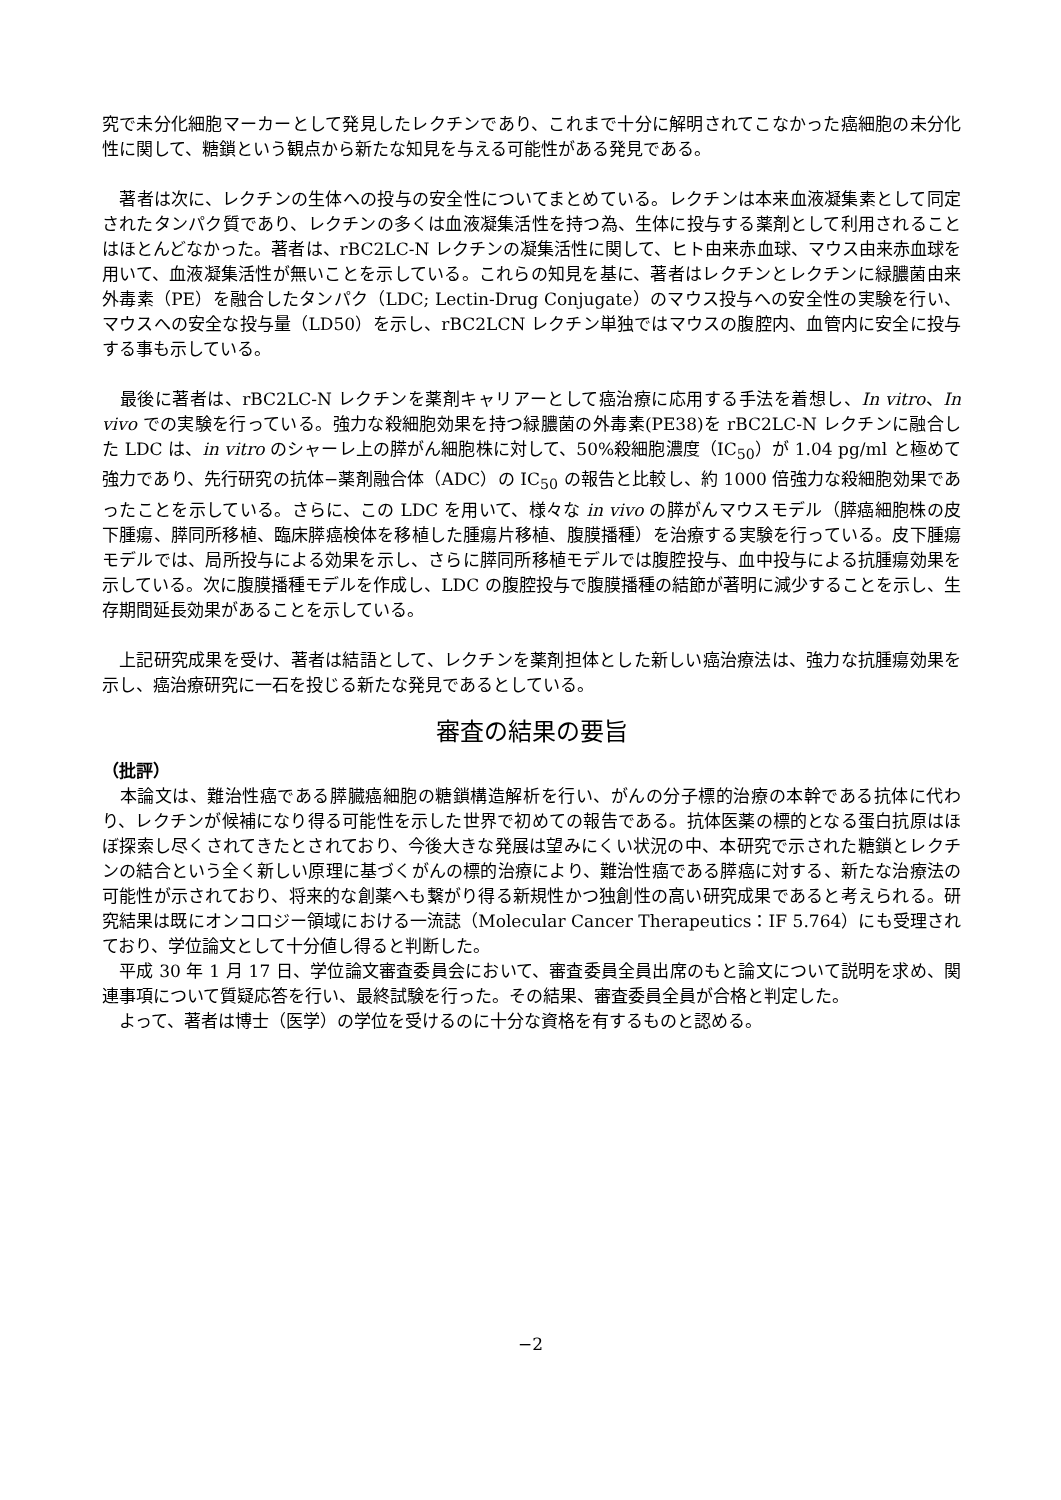究で未分化細胞マーカーとして発見したレクチンであり、これまで十分に解明されてこなかった癌細胞の未分化性に関して、糖鎖という観点から新たな知見を与える可能性がある発見である。
　著者は次に、レクチンの生体への投与の安全性についてまとめている。レクチンは本来血液凝集素として同定されたタンパク質であり、レクチンの多くは血液凝集活性を持つ為、生体に投与する薬剤として利用されることはほとんどなかった。著者は、rBC2LC-N レクチンの凝集活性に関して、ヒト由来赤血球、マウス由来赤血球を用いて、血液凝集活性が無いことを示している。これらの知見を基に、著者はレクチンとレクチンに緑膿菌由来外毒素（PE）を融合したタンパク（LDC; Lectin-Drug Conjugate）のマウス投与への安全性の実験を行い、マウスへの安全な投与量（LD50）を示し、rBC2LCN レクチン単独ではマウスの腹腔内、血管内に安全に投与する事も示している。
　最後に著者は、rBC2LC-N レクチンを薬剤キャリアーとして癌治療に応用する手法を着想し、In vitro、In vivo での実験を行っている。強力な殺細胞効果を持つ緑膿菌の外毒素(PE38)を rBC2LC-N レクチンに融合した LDC は、in vitro のシャーレ上の膵がん細胞株に対して、50%殺細胞濃度（IC<sub>50</sub>）が 1.04 pg/ml と極めて強力であり、先行研究の抗体−薬剤融合体（ADC）の IC<sub>50</sub> の報告と比較し、約 1000 倍強力な殺細胞効果であったことを示している。さらに、この LDC を用いて、様々な in vivo の膵がんマウスモデル（膵癌細胞株の皮下腫瘍、膵同所移植、臨床膵癌検体を移植した腫瘍片移植、腹膜播種）を治療する実験を行っている。皮下腫瘍モデルでは、局所投与による効果を示し、さらに膵同所移植モデルでは腹腔投与、血中投与による抗腫瘍効果を示している。次に腹膜播種モデルを作成し、LDC の腹腔投与で腹膜播種の結節が著明に減少することを示し、生存期間延長効果があることを示している。
　上記研究成果を受け、著者は結語として、レクチンを薬剤担体とした新しい癌治療法は、強力な抗腫瘍効果を示し、癌治療研究に一石を投じる新たな発見であるとしている。
審査の結果の要旨
（批評）
　本論文は、難治性癌である膵臓癌細胞の糖鎖構造解析を行い、がんの分子標的治療の本幹である抗体に代わり、レクチンが候補になり得る可能性を示した世界で初めての報告である。抗体医薬の標的となる蛋白抗原はほぼ探索し尽くされてきたとされており、今後大きな発展は望みにくい状況の中、本研究で示された糖鎖とレクチンの結合という全く新しい原理に基づくがんの標的治療により、難治性癌である膵癌に対する、新たな治療法の可能性が示されており、将来的な創薬へも繋がり得る新規性かつ独創性の高い研究成果であると考えられる。研究結果は既にオンコロジー領域における一流誌（Molecular Cancer Therapeutics：IF 5.764）にも受理されており、学位論文として十分値し得ると判断した。
　平成 30 年 1 月 17 日、学位論文審査委員会において、審査委員全員出席のもと論文について説明を求め、関連事項について質疑応答を行い、最終試験を行った。その結果、審査委員全員が合格と判定した。
　よって、著者は博士（医学）の学位を受けるのに十分な資格を有するものと認める。
−2